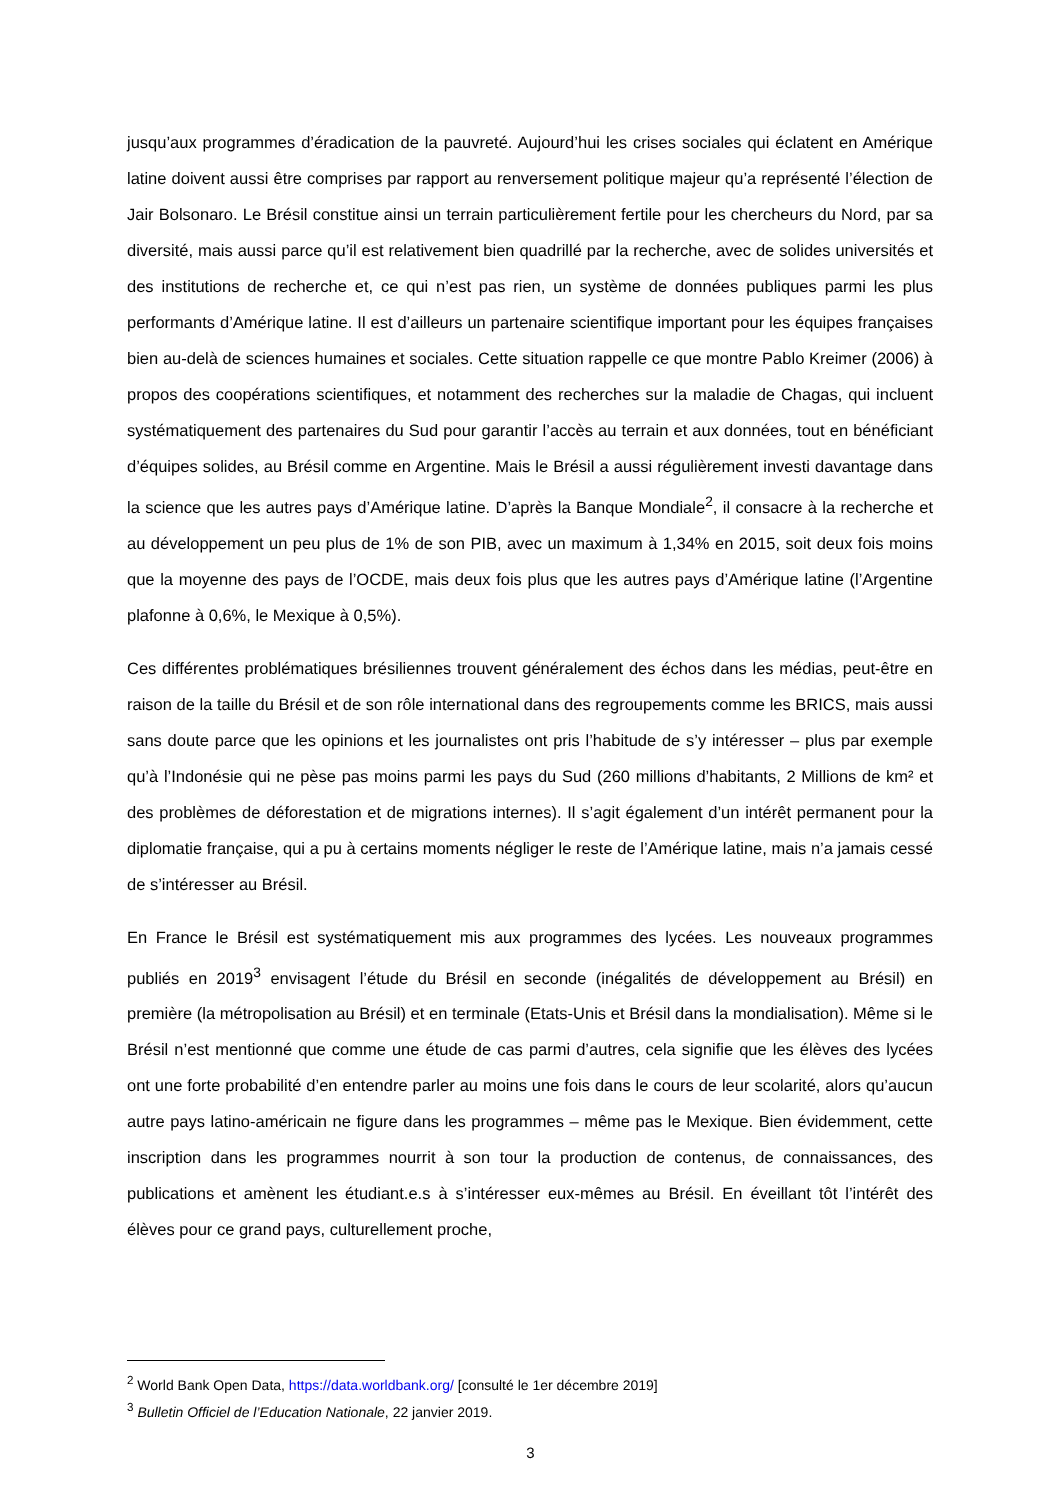jusqu’aux programmes d’éradication de la pauvreté. Aujourd’hui les crises sociales qui éclatent en Amérique latine doivent aussi être comprises par rapport au renversement politique majeur qu’a représenté l’élection de Jair Bolsonaro. Le Brésil constitue ainsi un terrain particulièrement fertile pour les chercheurs du Nord, par sa diversité, mais aussi parce qu’il est relativement bien quadrillé par la recherche, avec de solides universités et des institutions de recherche et, ce qui n’est pas rien, un système de données publiques parmi les plus performants d’Amérique latine. Il est d’ailleurs un partenaire scientifique important pour les équipes françaises bien au-delà de sciences humaines et sociales. Cette situation rappelle ce que montre Pablo Kreimer (2006) à propos des coopérations scientifiques, et notamment des recherches sur la maladie de Chagas, qui incluent systématiquement des partenaires du Sud pour garantir l’accès au terrain et aux données, tout en bénéficiant d’équipes solides, au Brésil comme en Argentine. Mais le Brésil a aussi régulièrement investi davantage dans la science que les autres pays d’Amérique latine. D’après la Banque Mondiale<sup>2</sup>, il consacre à la recherche et au développement un peu plus de 1% de son PIB, avec un maximum à 1,34% en 2015, soit deux fois moins que la moyenne des pays de l’OCDE, mais deux fois plus que les autres pays d’Amérique latine (l’Argentine plafonne à 0,6%, le Mexique à 0,5%).
Ces différentes problématiques brésiliennes trouvent généralement des échos dans les médias, peut-être en raison de la taille du Brésil et de son rôle international dans des regroupements comme les BRICS, mais aussi sans doute parce que les opinions et les journalistes ont pris l’habitude de s’y intéresser – plus par exemple qu’à l’Indonésie qui ne pèse pas moins parmi les pays du Sud (260 millions d’habitants, 2 Millions de km² et des problèmes de déforestation et de migrations internes). Il s’agit également d’un intérêt permanent pour la diplomatie française, qui a pu à certains moments négliger le reste de l’Amérique latine, mais n’a jamais cessé de s’intéresser au Brésil.
En France le Brésil est systématiquement mis aux programmes des lycées. Les nouveaux programmes publiés en 2019<sup>3</sup> envisagent l’étude du Brésil en seconde (inégalités de développement au Brésil) en première (la métropolisation au Brésil) et en terminale (Etats-Unis et Brésil dans la mondialisation). Même si le Brésil n’est mentionné que comme une étude de cas parmi d’autres, cela signifie que les élèves des lycées ont une forte probabilité d’en entendre parler au moins une fois dans le cours de leur scolarité, alors qu’aucun autre pays latino-américain ne figure dans les programmes – même pas le Mexique. Bien évidemment, cette inscription dans les programmes nourrit à son tour la production de contenus, de connaissances, des publications et amènent les étudiant.e.s à s’intéresser eux-mêmes au Brésil. En éveillant tôt l’intérêt des élèves pour ce grand pays, culturellement proche,
<sup>2</sup> World Bank Open Data, https://data.worldbank.org/ [consulté le 1er décembre 2019]
<sup>3</sup> Bulletin Officiel de l’Education Nationale, 22 janvier 2019.
3